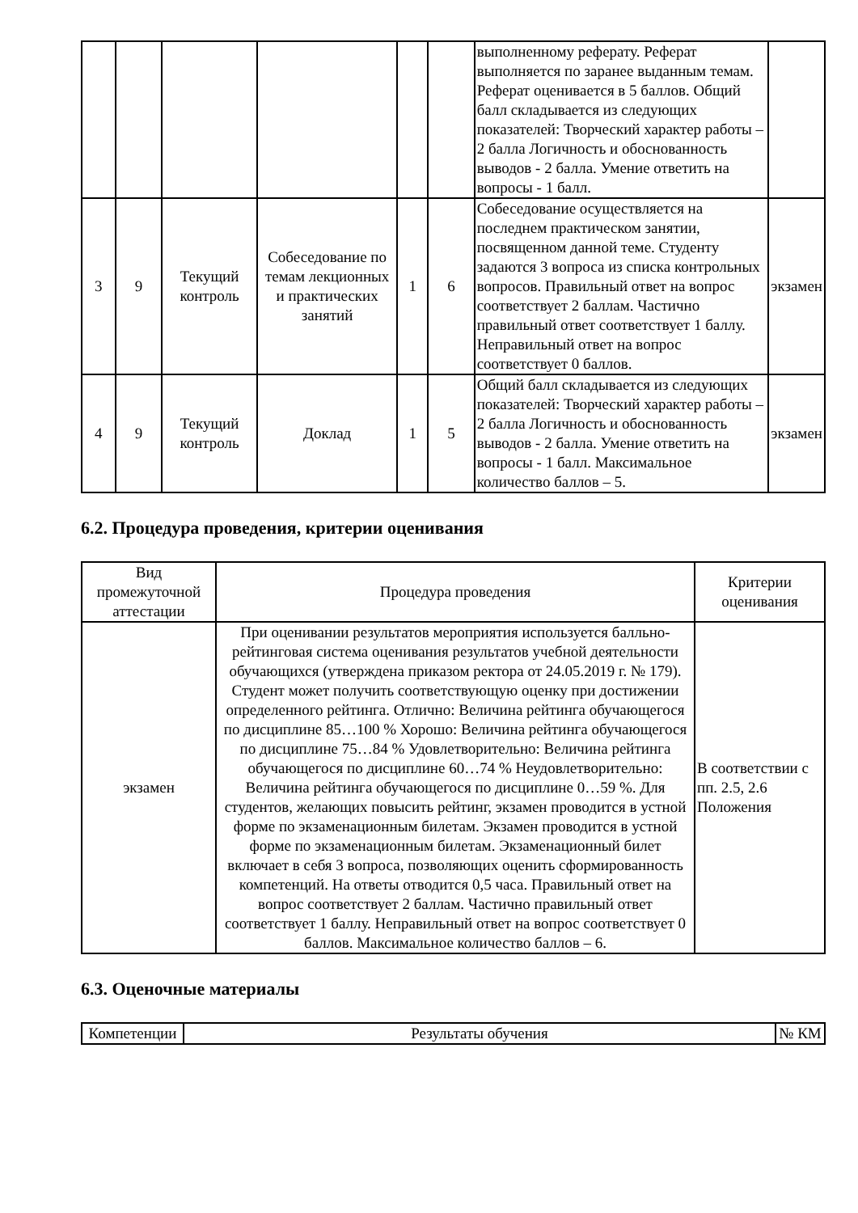| | | | | | | выполненному реферату. Реферат выполняется по заранее выданным темам. Реферат оценивается в 5 баллов. Общий балл складывается из следующих показателей: Творческий характер работы – 2 балла Логичность и обоснованность выводов - 2 балла. Умение ответить на вопросы - 1 балл. | |
| 3 | 9 | Текущий контроль | Собеседование по темам лекционных и практических занятий | 1 | 6 | Собеседование осуществляется на последнем практическом занятии, посвященном данной теме. Студенту задаются 3 вопроса из списка контрольных вопросов. Правильный ответ на вопрос соответствует 2 баллам. Частично правильный ответ соответствует 1 баллу. Неправильный ответ на вопрос соответствует 0 баллов. | экзамен |
| 4 | 9 | Текущий контроль | Доклад | 1 | 5 | Общий балл складывается из следующих показателей: Творческий характер работы – 2 балла Логичность и обоснованность выводов - 2 балла. Умение ответить на вопросы - 1 балл. Максимальное количество баллов – 5. | экзамен |
6.2. Процедура проведения, критерии оценивания
| Вид промежуточной аттестации | Процедура проведения | Критерии оценивания |
| --- | --- | --- |
| экзамен | При оценивании результатов мероприятия используется балльно-рейтинговая система оценивания результатов учебной деятельности обучающихся (утверждена приказом ректора от 24.05.2019 г. № 179). Студент может получить соответствующую оценку при достижении определенного рейтинга. Отлично: Величина рейтинга обучающегося по дисциплине 85…100 % Хорошо: Величина рейтинга обучающегося по дисциплине 75…84 % Удовлетворительно: Величина рейтинга обучающегося по дисциплине 60…74 % Неудовлетворительно: Величина рейтинга обучающегося по дисциплине 0…59 %. Для студентов, желающих повысить рейтинг, экзамен проводится в устной форме по экзаменационным билетам. Экзамен проводится в устной форме по экзаменационным билетам. Экзаменационный билет включает в себя 3 вопроса, позволяющих оценить сформированность компетенций. На ответы отводится 0,5 часа. Правильный ответ на вопрос соответствует 2 баллам. Частично правильный ответ соответствует 1 баллу. Неправильный ответ на вопрос соответствует 0 баллов. Максимальное количество баллов – 6. | В соответствии с пп. 2.5, 2.6 Положения |
6.3. Оценочные материалы
| Компетенции | Результаты обучения | № КМ |
| --- | --- | --- |